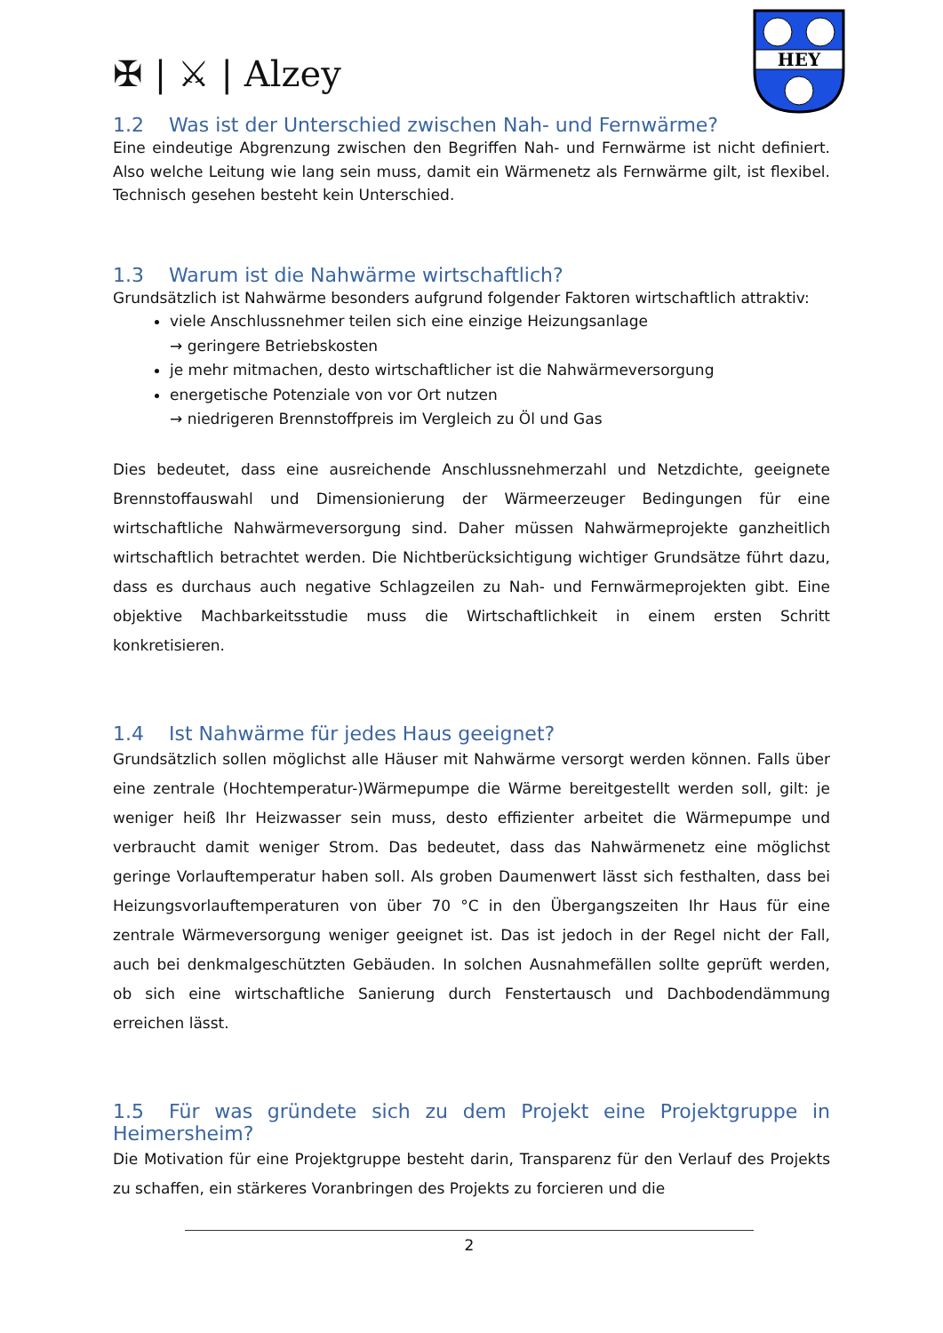✠ | ⚔ | Alzey
HEY
1.2 Was ist der Unterschied zwischen Nah- und Fernwärme?
Eine eindeutige Abgrenzung zwischen den Begriffen Nah- und Fernwärme ist nicht definiert. Also welche Leitung wie lang sein muss, damit ein Wärmenetz als Fernwärme gilt, ist flexibel. Technisch gesehen besteht kein Unterschied.
1.3 Warum ist die Nahwärme wirtschaftlich?
Grundsätzlich ist Nahwärme besonders aufgrund folgender Faktoren wirtschaftlich attraktiv:
viele Anschlussnehmer teilen sich eine einzige Heizungsanlage
→ geringere Betriebskosten
je mehr mitmachen, desto wirtschaftlicher ist die Nahwärmeversorgung
energetische Potenziale von vor Ort nutzen
→ niedrigeren Brennstoffpreis im Vergleich zu Öl und Gas
Dies bedeutet, dass eine ausreichende Anschlussnehmerzahl und Netzdichte, geeignete Brennstoffauswahl und Dimensionierung der Wärmeerzeuger Bedingungen für eine wirtschaftliche Nahwärmeversorgung sind. Daher müssen Nahwärmeprojekte ganzheitlich wirtschaftlich betrachtet werden. Die Nichtberücksichtigung wichtiger Grundsätze führt dazu, dass es durchaus auch negative Schlagzeilen zu Nah- und Fernwärmeprojekten gibt. Eine objektive Machbarkeitsstudie muss die Wirtschaftlichkeit in einem ersten Schritt konkretisieren.
1.4 Ist Nahwärme für jedes Haus geeignet?
Grundsätzlich sollen möglichst alle Häuser mit Nahwärme versorgt werden können. Falls über eine zentrale (Hochtemperatur-)Wärmepumpe die Wärme bereitgestellt werden soll, gilt: je weniger heiß Ihr Heizwasser sein muss, desto effizienter arbeitet die Wärmepumpe und verbraucht damit weniger Strom. Das bedeutet, dass das Nahwärmenetz eine möglichst geringe Vorlauftemperatur haben soll. Als groben Daumenwert lässt sich festhalten, dass bei Heizungsvorlauftemperaturen von über 70 °C in den Übergangszeiten Ihr Haus für eine zentrale Wärmeversorgung weniger geeignet ist. Das ist jedoch in der Regel nicht der Fall, auch bei denkmalgeschützten Gebäuden. In solchen Ausnahmefällen sollte geprüft werden, ob sich eine wirtschaftliche Sanierung durch Fenstertausch und Dachbodendämmung erreichen lässt.
1.5 Für was gründete sich zu dem Projekt eine Projektgruppe in Heimersheim?
Die Motivation für eine Projektgruppe besteht darin, Transparenz für den Verlauf des Projekts zu schaffen, ein stärkeres Voranbringen des Projekts zu forcieren und die
2